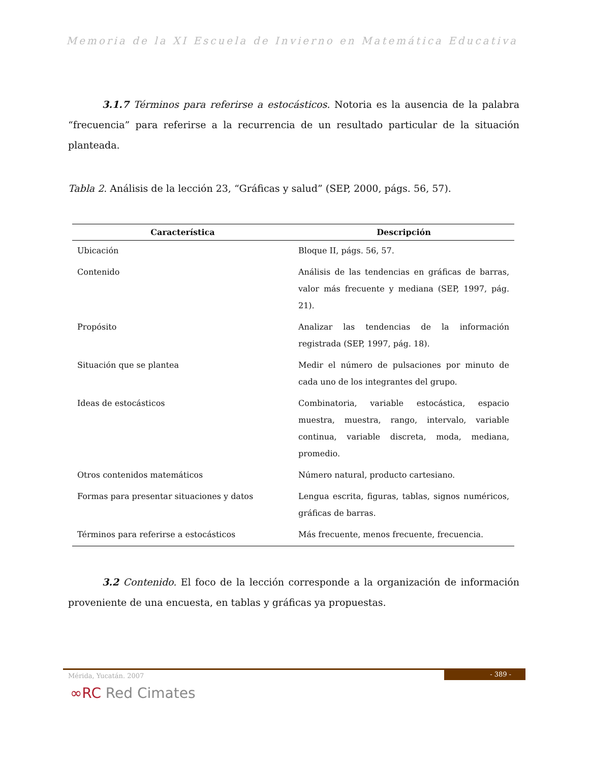Memoria de la XI Escuela de Invierno en Matemática Educativa
3.1.7 Términos para referirse a estocásticos. Notoria es la ausencia de la palabra “frecuencia” para referirse a la recurrencia de un resultado particular de la situación planteada.
Tabla 2. Análisis de la lección 23, “Gráficas y salud” (SEP, 2000, págs. 56, 57).
| Característica | Descripción |
| --- | --- |
| Ubicación | Bloque II, págs. 56, 57. |
| Contenido | Análisis de las tendencias en gráficas de barras, valor más frecuente y mediana (SEP, 1997, pág. 21). |
| Propósito | Analizar las tendencias de la información registrada (SEP, 1997, pág. 18). |
| Situación que se plantea | Medir el número de pulsaciones por minuto de cada uno de los integrantes del grupo. |
| Ideas de estocásticos | Combinatoria, variable estocástica, espacio muestra, muestra, rango, intervalo, variable continua, variable discreta, moda, mediana, promedio. |
| Otros contenidos matemáticos | Número natural, producto cartesiano. |
| Formas para presentar situaciones y datos | Lengua escrita, figuras, tablas, signos numéricos, gráficas de barras. |
| Términos para referirse a estocásticos | Más frecuente, menos frecuente, frecuencia. |
3.2 Contenido. El foco de la lección corresponde a la organización de información proveniente de una encuesta, en tablas y gráficas ya propuestas.
- 389 -
Mérida, Yucatán. 2007
∞RC Red Cimates